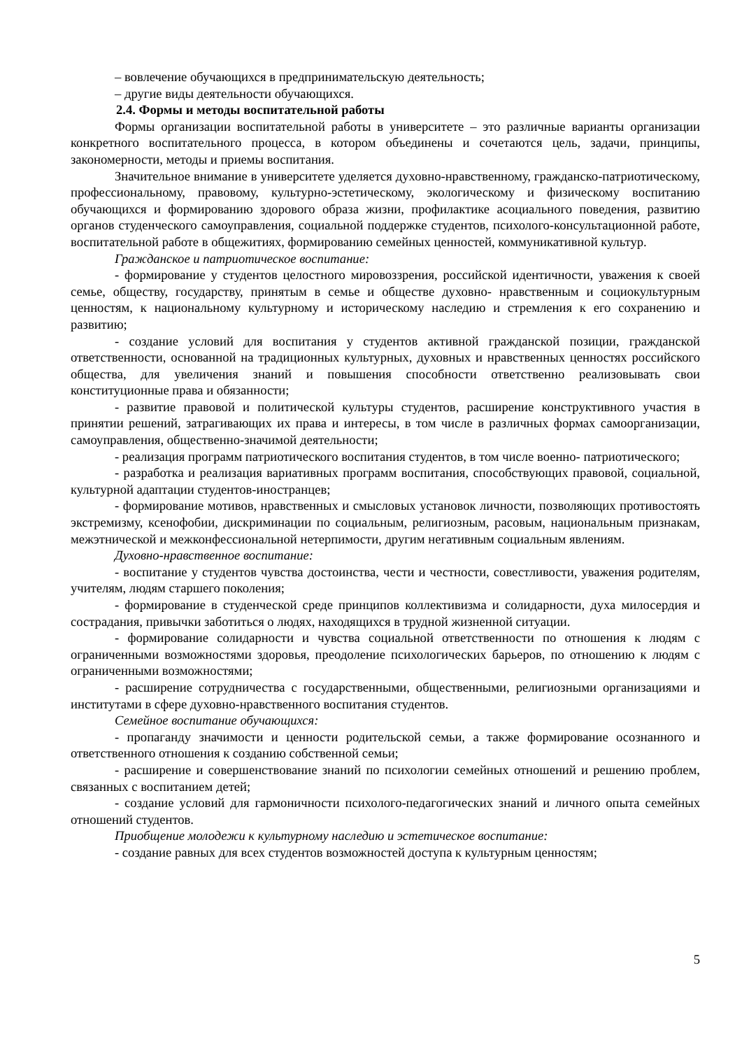– вовлечение обучающихся в предпринимательскую деятельность;
– другие виды деятельности обучающихся.
2.4. Формы и методы воспитательной работы
Формы организации воспитательной работы в университете – это различные варианты организации конкретного воспитательного процесса, в котором объединены и сочетаются цель, задачи, принципы, закономерности, методы и приемы воспитания.
Значительное внимание в университете уделяется духовно-нравственному, гражданско-патриотическому, профессиональному, правовому, культурно-эстетическому, экологическому и физическому воспитанию обучающихся и формированию здорового образа жизни, профилактике асоциального поведения, развитию органов студенческого самоуправления, социальной поддержке студентов, психолого-консультационной работе, воспитательной работе в общежитиях, формированию семейных ценностей, коммуникативной культур.
Гражданское и патриотическое воспитание:
- формирование у студентов целостного мировоззрения, российской идентичности, уважения к своей семье, обществу, государству, принятым в семье и обществе духовно- нравственным и социокультурным ценностям, к национальному культурному и историческому наследию и стремления к его сохранению и развитию;
- создание условий для воспитания у студентов активной гражданской позиции, гражданской ответственности, основанной на традиционных культурных, духовных и нравственных ценностях российского общества, для увеличения знаний и повышения способности ответственно реализовывать свои конституционные права и обязанности;
- развитие правовой и политической культуры студентов, расширение конструктивного участия в принятии решений, затрагивающих их права и интересы, в том числе в различных формах самоорганизации, самоуправления, общественно-значимой деятельности;
- реализация программ патриотического воспитания студентов, в том числе военно- патриотического;
- разработка и реализация вариативных программ воспитания, способствующих правовой, социальной, культурной адаптации студентов-иностранцев;
- формирование мотивов, нравственных и смысловых установок личности, позволяющих противостоять экстремизму, ксенофобии, дискриминации по социальным, религиозным, расовым, национальным признакам, межэтнической и межконфессиональной нетерпимости, другим негативным социальным явлениям.
Духовно-нравственное воспитание:
- воспитание у студентов чувства достоинства, чести и честности, совестливости, уважения родителям, учителям, людям старшего поколения;
- формирование в студенческой среде принципов коллективизма и солидарности, духа милосердия и сострадания, привычки заботиться о людях, находящихся в трудной жизненной ситуации.
- формирование солидарности и чувства социальной ответственности по отношения к людям с ограниченными возможностями здоровья, преодоление психологических барьеров, по отношению к людям с ограниченными возможностями;
- расширение сотрудничества с государственными, общественными, религиозными организациями и институтами в сфере духовно-нравственного воспитания студентов.
Семейное воспитание обучающихся:
- пропаганду значимости и ценности родительской семьи, а также формирование осознанного и ответственного отношения к созданию собственной семьи;
- расширение и совершенствование знаний по психологии семейных отношений и решению проблем, связанных с воспитанием детей;
- создание условий для гармоничности психолого-педагогических знаний и личного опыта семейных отношений студентов.
Приобщение молодежи к культурному наследию и эстетическое воспитание:
- создание равных для всех студентов возможностей доступа к культурным ценностям;
5